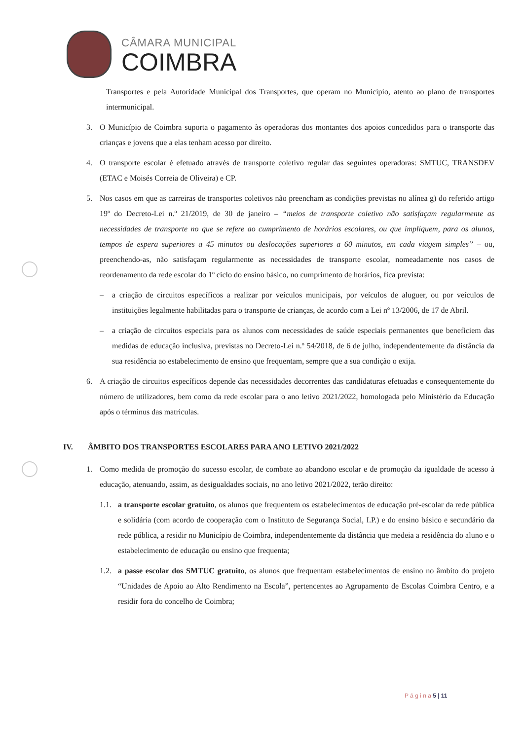CÂMARA MUNICIPAL
COIMBRA
Transportes e pela Autoridade Municipal dos Transportes, que operam no Município, atento ao plano de transportes intermunicipal.
3. O Município de Coimbra suporta o pagamento às operadoras dos montantes dos apoios concedidos para o transporte das crianças e jovens que a elas tenham acesso por direito.
4. O transporte escolar é efetuado através de transporte coletivo regular das seguintes operadoras: SMTUC, TRANSDEV (ETAC e Moisés Correia de Oliveira) e CP.
5. Nos casos em que as carreiras de transportes coletivos não preencham as condições previstas no alínea g) do referido artigo 19º do Decreto-Lei n.º 21/2019, de 30 de janeiro – “meios de transporte coletivo não satisfaçam regularmente as necessidades de transporte no que se refere ao cumprimento de horários escolares, ou que impliquem, para os alunos, tempos de espera superiores a 45 minutos ou deslocações superiores a 60 minutos, em cada viagem simples” – ou, preenchendo-as, não satisfaçam regularmente as necessidades de transporte escolar, nomeadamente nos casos de reordenamento da rede escolar do 1º ciclo do ensino básico, no cumprimento de horários, fica prevista:
– a criação de circuitos específicos a realizar por veículos municipais, por veículos de aluguer, ou por veículos de instituições legalmente habilitadas para o transporte de crianças, de acordo com a Lei nº 13/2006, de 17 de Abril.
– a criação de circuitos especiais para os alunos com necessidades de saúde especiais permanentes que beneficiem das medidas de educação inclusiva, previstas no Decreto-Lei n.º 54/2018, de 6 de julho, independentemente da distância da sua residência ao estabelecimento de ensino que frequentam, sempre que a sua condição o exija.
6. A criação de circuitos específicos depende das necessidades decorrentes das candidaturas efetuadas e consequentemente do número de utilizadores, bem como da rede escolar para o ano letivo 2021/2022, homologada pelo Ministério da Educação após o términus das matriculas.
IV. ÂMBITO DOS TRANSPORTES ESCOLARES PARA ANO LETIVO 2021/2022
1. Como medida de promoção do sucesso escolar, de combate ao abandono escolar e de promoção da igualdade de acesso à educação, atenuando, assim, as desigualdades sociais, no ano letivo 2021/2022, terão direito:
1.1.
a transporte escolar gratuito, os alunos que frequentem os estabelecimentos de educação pré-escolar da rede pública e solidária (com acordo de cooperação com o Instituto de Segurança Social, I.P.) e do ensino básico e secundário da rede pública, a residir no Município de Coimbra, independentemente da distância que medeia a residência do aluno e o estabelecimento de educação ou ensino que frequenta;
1.2.
a passe escolar dos SMTUC gratuito, os alunos que frequentam estabelecimentos de ensino no âmbito do projeto “Unidades de Apoio ao Alto Rendimento na Escola”, pertencentes ao Agrupamento de Escolas Coimbra Centro, e a residir fora do concelho de Coimbra;
P á g i n a 5 | 11